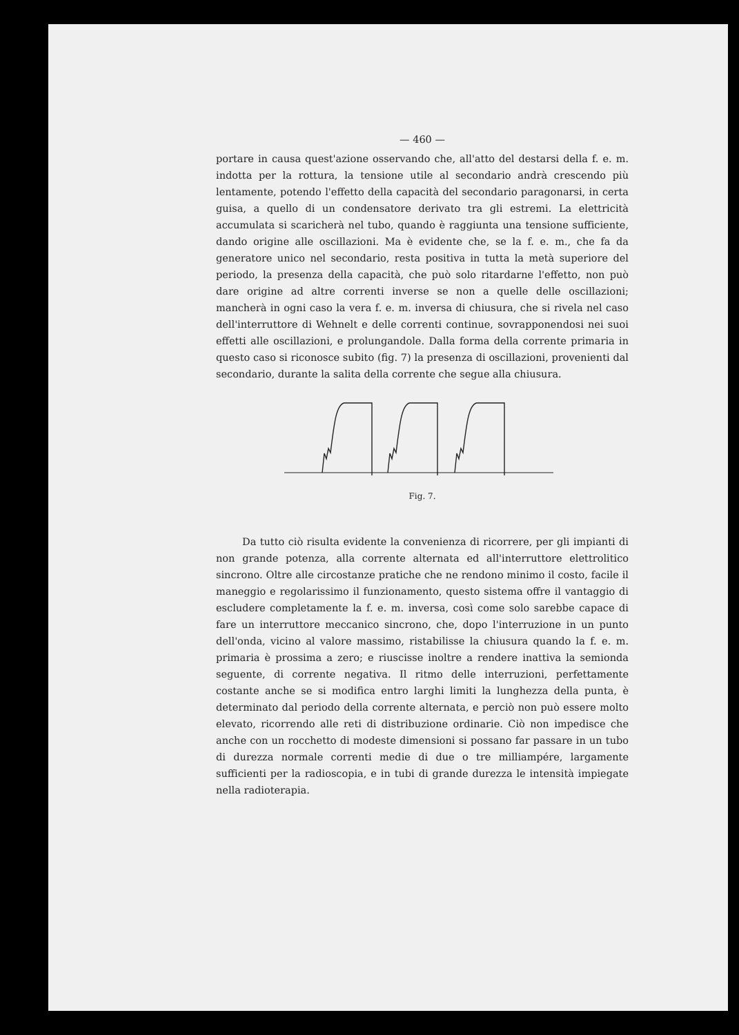— 460 —
portare in causa quest'azione osservando che, all'atto del destarsi della f. e. m. indotta per la rottura, la tensione utile al secondario andrà crescendo più lentamente, potendo l'effetto della capacità del secondario paragonarsi, in certa guisa, a quello di un condensatore derivato tra gli estremi. La elettricità accumulata si scaricherà nel tubo, quando è raggiunta una tensione sufficiente, dando origine alle oscillazioni. Ma è evidente che, se la f. e. m., che fa da generatore unico nel secondario, resta positiva in tutta la metà superiore del periodo, la presenza della capacità, che può solo ritardarne l'effetto, non può dare origine ad altre correnti inverse se non a quelle delle oscillazioni; mancherà in ogni caso la vera f. e. m. inversa di chiusura, che si rivela nel caso dell'interruttore di Wehnelt e delle correnti continue, sovrapponendosi nei suoi effetti alle oscillazioni, e prolungandole. Dalla forma della corrente primaria in questo caso si riconosce subito (fig. 7) la presenza di oscillazioni, provenienti dal secondario, durante la salita della corrente che segue alla chiusura.
Fig. 7.
Da tutto ciò risulta evidente la convenienza di ricorrere, per gli impianti di non grande potenza, alla corrente alternata ed all'interruttore elettrolitico sincrono. Oltre alle circostanze pratiche che ne rendono minimo il costo, facile il maneggio e regolarissimo il funzionamento, questo sistema offre il vantaggio di escludere completamente la f. e. m. inversa, così come solo sarebbe capace di fare un interruttore meccanico sincrono, che, dopo l'interruzione in un punto dell'onda, vicino al valore massimo, ristabilisse la chiusura quando la f. e. m. primaria è prossima a zero; e riuscisse inoltre a rendere inattiva la semionda seguente, di corrente negativa. Il ritmo delle interruzioni, perfettamente costante anche se si modifica entro larghi limiti la lunghezza della punta, è determinato dal periodo della corrente alternata, e perciò non può essere molto elevato, ricorrendo alle reti di distribuzione ordinarie. Ciò non impedisce che anche con un rocchetto di modeste dimensioni si possano far passare in un tubo di durezza normale correnti medie di due o tre milliampére, largamente sufficienti per la radioscopia, e in tubi di grande durezza le intensità impiegate nella radioterapia.